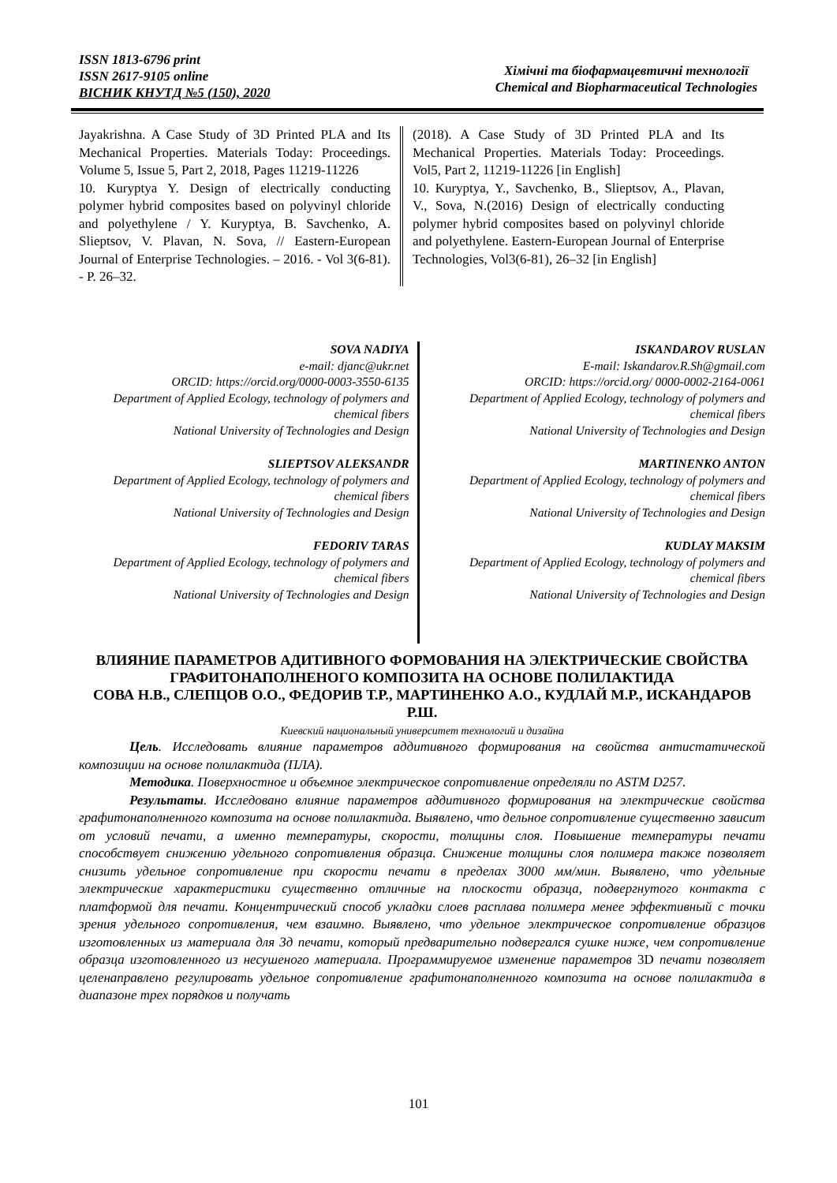ISSN 1813-6796 print
ISSN 2617-9105 online
ВІСНИК КНУТД №5 (150), 2020
Хімічні та біофармацевтичні технології
Chemical and Biopharmaceutical Technologies
Jayakrishna. A Case Study of 3D Printed PLA and Its Mechanical Properties. Materials Today: Proceedings. Volume 5, Issue 5, Part 2, 2018, Pages 11219-11226
10. Kuryptya Y. Design of electrically conducting polymer hybrid composites based on polyvinyl chloride and polyethylene / Y. Kuryptya, B. Savchenko, A. Slieptsov, V. Plavan, N. Sova, // Eastern-European Journal of Enterprise Technologies. – 2016. - Vol 3(6-81). - P. 26–32.
(2018). A Case Study of 3D Printed PLA and Its Mechanical Properties. Materials Today: Proceedings. Vol5, Part 2, 11219-11226 [in English]
10. Kuryptya, Y., Savchenko, B., Slieptsov, A., Plavan, V., Sova, N.(2016) Design of electrically conducting polymer hybrid composites based on polyvinyl chloride and polyethylene. Eastern-European Journal of Enterprise Technologies, Vol3(6-81), 26–32 [in English]
SOVA NADIYA
e-mail: djanc@ukr.net
ORCID: https://orcid.org/0000-0003-3550-6135
Department of Applied Ecology, technology of polymers and chemical fibers
National University of Technologies and Design
SLIEPTSOV ALEKSANDR
Department of Applied Ecology, technology of polymers and chemical fibers
National University of Technologies and Design
FEDORIV TARAS
Department of Applied Ecology, technology of polymers and chemical fibers
National University of Technologies and Design
ISKANDAROV RUSLAN
E-mail: Iskandarov.R.Sh@gmail.com
ORCID: https://orcid.org/ 0000-0002-2164-0061
Department of Applied Ecology, technology of polymers and chemical fibers
National University of Technologies and Design
MARTINENKO ANTON
Department of Applied Ecology, technology of polymers and chemical fibers
National University of Technologies and Design
KUDLAY MAKSIM
Department of Applied Ecology, technology of polymers and chemical fibers
National University of Technologies and Design
ВЛИЯНИЕ ПАРАМЕТРОВ АДИТИВНОГО ФОРМОВАНИЯ НА ЭЛЕКТРИЧЕСКИЕ СВОЙСТВА ГРАФИТОНАПОЛНЕНОГО КОМПОЗИТА НА ОСНОВЕ ПОЛИЛАКТИДА
СОВА Н.В., СЛЕПЦОВ О.О., ФЕДОРИВ Т.Р., МАРТИНЕНКО А.О., КУДЛАЙ М.Р., ИСКАНДАРОВ Р.Ш.
Киевский национальный университет технологий и дизайна
Цель. Исследовать влияние параметров аддитивного формирования на свойства антистатической композиции на основе полилактида (ПЛА).
Методика. Поверхностное и объемное электрическое сопротивление определяли по ASTM D257.
Результаты. Исследовано влияние параметров аддитивного формирования на электрические свойства графитонаполненного композита на основе полилактида. Выявлено, что дельное сопротивление существенно зависит от условий печати, а именно температуры, скорости, толщины слоя. Повышение температуры печати способствует снижению удельного сопротивления образца. Снижение толщины слоя полимера также позволяет снизить удельное сопротивление при скорости печати в пределах 3000 мм/мин. Выявлено, что удельные электрические характеристики существенно отличные на плоскости образца, подвергнутого контакта с платформой для печати. Концентрический способ укладки слоев расплава полимера менее эффективный с точки зрения удельного сопротивления, чем взаимно. Выявлено, что удельное электрическое сопротивление образцов изготовленных из материала для 3д печати, который предварительно подвергался сушке ниже, чем сопротивление образца изготовленного из несушеного материала. Программируемое изменение параметров 3D печати позволяет целенаправлено регулировать удельное сопротивление графитонаполненного композита на основе полилактида в диапазоне трех порядков и получать
101